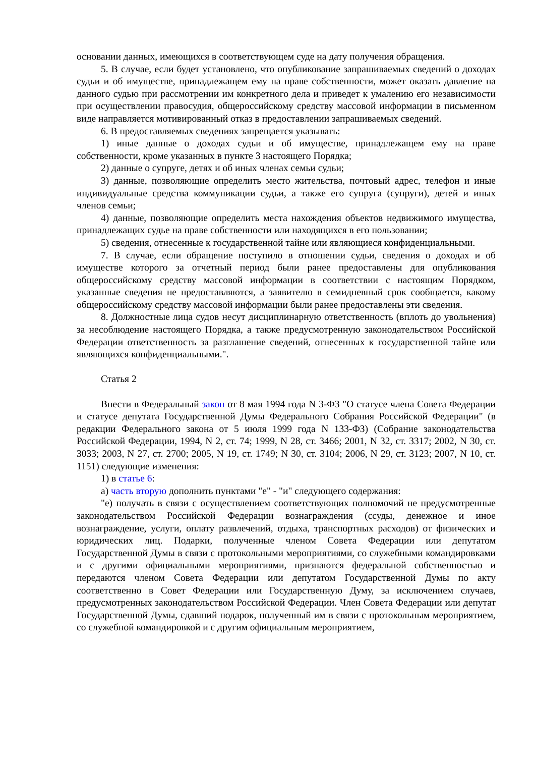основании данных, имеющихся в соответствующем суде на дату получения обращения.
5. В случае, если будет установлено, что опубликование запрашиваемых сведений о доходах судьи и об имуществе, принадлежащем ему на праве собственности, может оказать давление на данного судью при рассмотрении им конкретного дела и приведет к умалению его независимости при осуществлении правосудия, общероссийскому средству массовой информации в письменном виде направляется мотивированный отказ в предоставлении запрашиваемых сведений.
6. В предоставляемых сведениях запрещается указывать:
1) иные данные о доходах судьи и об имуществе, принадлежащем ему на праве собственности, кроме указанных в пункте 3 настоящего Порядка;
2) данные о супруге, детях и об иных членах семьи судьи;
3) данные, позволяющие определить место жительства, почтовый адрес, телефон и иные индивидуальные средства коммуникации судьи, а также его супруга (супруги), детей и иных членов семьи;
4) данные, позволяющие определить места нахождения объектов недвижимого имущества, принадлежащих судье на праве собственности или находящихся в его пользовании;
5) сведения, отнесенные к государственной тайне или являющиеся конфиденциальными.
7. В случае, если обращение поступило в отношении судьи, сведения о доходах и об имуществе которого за отчетный период были ранее предоставлены для опубликования общероссийскому средству массовой информации в соответствии с настоящим Порядком, указанные сведения не предоставляются, а заявителю в семидневный срок сообщается, какому общероссийскому средству массовой информации были ранее предоставлены эти сведения.
8. Должностные лица судов несут дисциплинарную ответственность (вплоть до увольнения) за несоблюдение настоящего Порядка, а также предусмотренную законодательством Российской Федерации ответственность за разглашение сведений, отнесенных к государственной тайне или являющихся конфиденциальными.".
Статья 2
Внести в Федеральный закон от 8 мая 1994 года N 3-ФЗ "О статусе члена Совета Федерации и статусе депутата Государственной Думы Федерального Собрания Российской Федерации" (в редакции Федерального закона от 5 июля 1999 года N 133-ФЗ) (Собрание законодательства Российской Федерации, 1994, N 2, ст. 74; 1999, N 28, ст. 3466; 2001, N 32, ст. 3317; 2002, N 30, ст. 3033; 2003, N 27, ст. 2700; 2005, N 19, ст. 1749; N 30, ст. 3104; 2006, N 29, ст. 3123; 2007, N 10, ст. 1151) следующие изменения:
1) в статье 6:
а) часть вторую дополнить пунктами "е" - "и" следующего содержания:
"е) получать в связи с осуществлением соответствующих полномочий не предусмотренные законодательством Российской Федерации вознаграждения (ссуды, денежное и иное вознаграждение, услуги, оплату развлечений, отдыха, транспортных расходов) от физических и юридических лиц. Подарки, полученные членом Совета Федерации или депутатом Государственной Думы в связи с протокольными мероприятиями, со служебными командировками и с другими официальными мероприятиями, признаются федеральной собственностью и передаются членом Совета Федерации или депутатом Государственной Думы по акту соответственно в Совет Федерации или Государственную Думу, за исключением случаев, предусмотренных законодательством Российской Федерации. Член Совета Федерации или депутат Государственной Думы, сдавший подарок, полученный им в связи с протокольным мероприятием, со служебной командировкой и с другим официальным мероприятием,